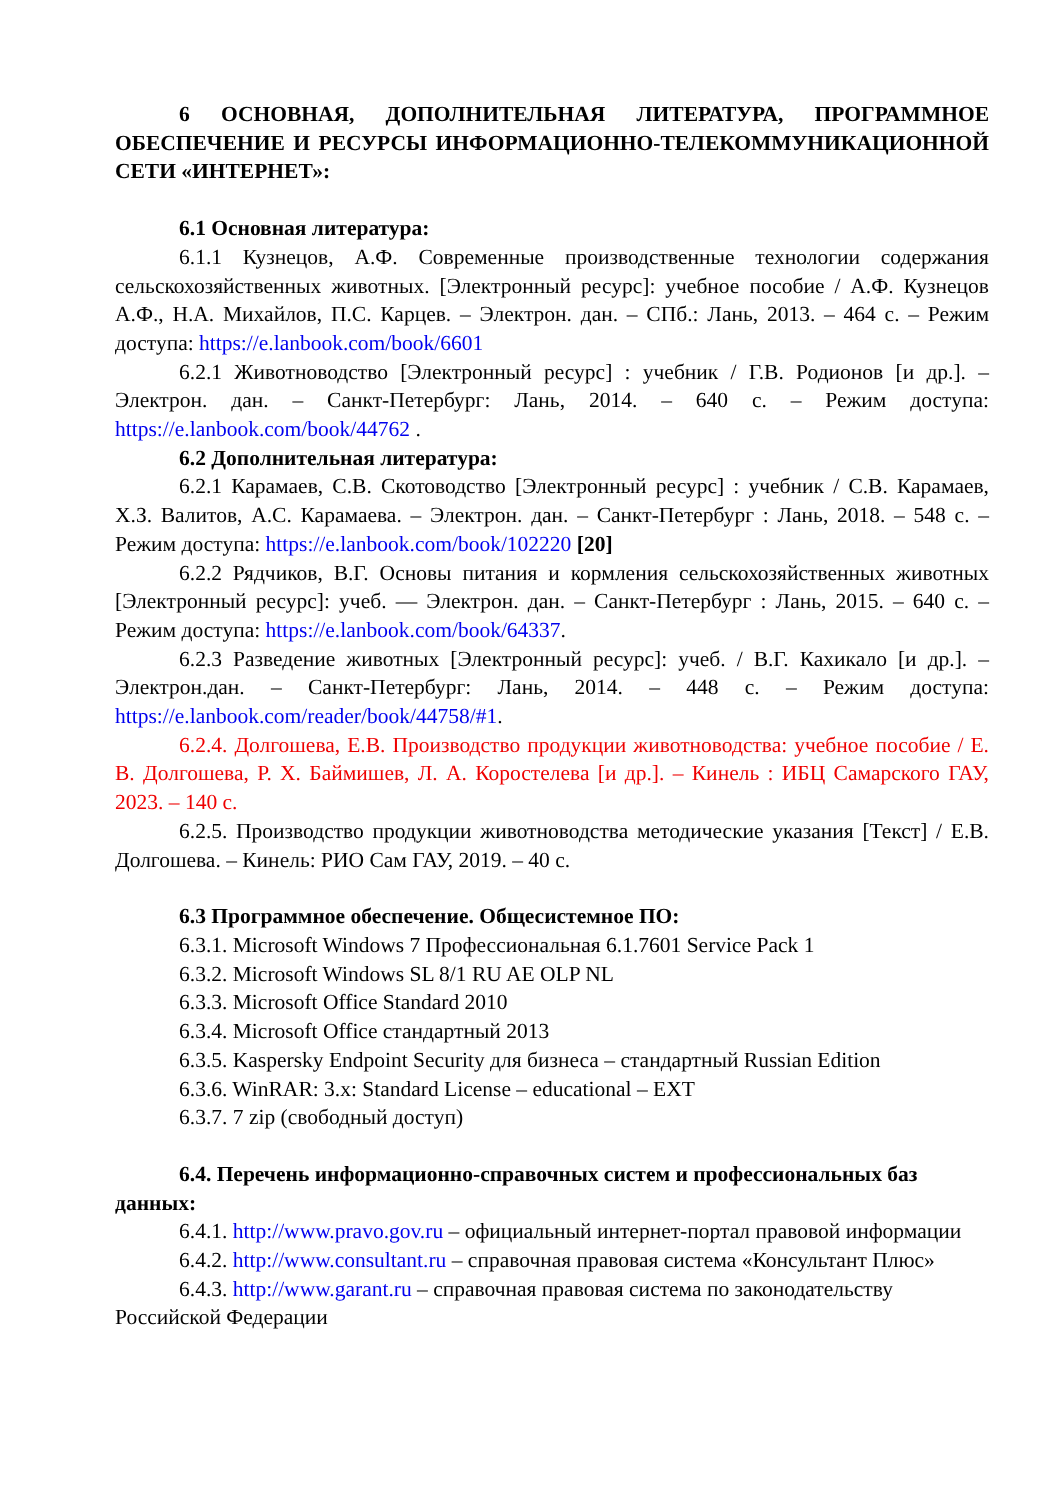6 ОСНОВНАЯ, ДОПОЛНИТЕЛЬНАЯ ЛИТЕРАТУРА, ПРОГРАММНОЕ ОБЕСПЕЧЕНИЕ И РЕСУРСЫ ИНФОРМАЦИОННО-ТЕЛЕКОММУНИКАЦИОННОЙ СЕТИ «ИНТЕРНЕТ»:
6.1 Основная литература:
6.1.1 Кузнецов, А.Ф. Современные производственные технологии содержания сельскохозяйственных животных. [Электронный ресурс]: учебное пособие / А.Ф. Кузнецов А.Ф., Н.А. Михайлов, П.С. Карцев. – Электрон. дан. – СПб.: Лань, 2013. – 464 с. – Режим доступа: https://e.lanbook.com/book/6601
6.2.1 Животноводство [Электронный ресурс] : учебник / Г.В. Родионов [и др.]. – Электрон. дан. – Санкт-Петербург: Лань, 2014. – 640 с. – Режим доступа: https://e.lanbook.com/book/44762 .
6.2 Дополнительная литература:
6.2.1 Карамаев, С.В. Скотоводство [Электронный ресурс] : учебник / С.В. Карамаев, Х.З. Валитов, А.С. Карамаева. – Электрон. дан. – Санкт-Петербург : Лань, 2018. – 548 с. – Режим доступа: https://e.lanbook.com/book/102220 [20]
6.2.2 Рядчиков, В.Г. Основы питания и кормления сельскохозяйственных животных [Электронный ресурс]: учеб. — Электрон. дан. – Санкт-Петербург : Лань, 2015. – 640 с. – Режим доступа: https://e.lanbook.com/book/64337.
6.2.3 Разведение животных [Электронный ресурс]: учеб. / В.Г. Кахикало [и др.]. – Электрон.дан. – Санкт-Петербург: Лань, 2014. – 448 с. – Режим доступа: https://e.lanbook.com/reader/book/44758/#1.
6.2.4. Долгошева, Е.В. Производство продукции животноводства: учебное пособие / Е. В. Долгошева, Р. Х. Баймишев, Л. А. Коростелева [и др.]. – Кинель : ИБЦ Самарского ГАУ, 2023. – 140 с.
6.2.5. Производство продукции животноводства методические указания [Текст] / Е.В. Долгошева. – Кинель: РИО Сам ГАУ, 2019. – 40 с.
6.3 Программное обеспечение. Общесистемное ПО:
6.3.1. Microsoft Windows 7 Профессиональная 6.1.7601 Service Pack 1
6.3.2. Microsoft Windows SL 8/1 RU AE OLP NL
6.3.3. Microsoft Office Standard 2010
6.3.4. Microsoft Office стандартный 2013
6.3.5. Kaspersky Endpoint Security для бизнеса – стандартный Russian Edition
6.3.6. WinRAR: 3.x: Standard License – educational – EXT
6.3.7. 7 zip (свободный доступ)
6.4. Перечень информационно-справочных систем и профессиональных баз данных:
6.4.1. http://www.pravo.gov.ru – официальный интернет-портал правовой информации
6.4.2. http://www.consultant.ru – справочная правовая система «Консультант Плюс»
6.4.3. http://www.garant.ru – справочная правовая система по законодательству Российской Федерации